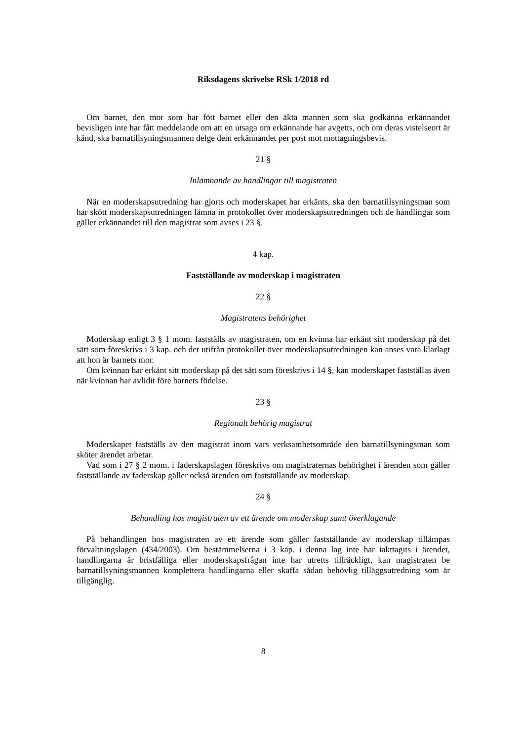Riksdagens skrivelse RSk 1/2018 rd
Om barnet, den mor som har fött barnet eller den äkta mannen som ska godkänna erkännandet bevisligen inte har fått meddelande om att en utsaga om erkännande har avgetts, och om deras vistelseort är känd, ska barnatillsyningsmannen delge dem erkännandet per post mot mottagningsbevis.
21 §
Inlämnande av handlingar till magistraten
När en moderskapsutredning har gjorts och moderskapet har erkänts, ska den barnatillsyningsman som har skött moderskapsutredningen lämna in protokollet över moderskapsutredningen och de handlingar som gäller erkännandet till den magistrat som avses i 23 §.
4 kap.
Fastställande av moderskap i magistraten
22 §
Magistratens behörighet
Moderskap enligt 3 § 1 mom. fastställs av magistraten, om en kvinna har erkänt sitt moderskap på det sätt som föreskrivs i 3 kap. och det utifrån protokollet över moderskapsutredningen kan anses vara klarlagt att hon är barnets mor.
Om kvinnan har erkänt sitt moderskap på det sätt som föreskrivs i 14 §, kan moderskapet fastställas även när kvinnan har avlidit före barnets födelse.
23 §
Regionalt behörig magistrat
Moderskapet fastställs av den magistrat inom vars verksamhetsområde den barnatillsyningsman som sköter ärendet arbetar.
Vad som i 27 § 2 mom. i faderskapslagen föreskrivs om magistraternas behörighet i ärenden som gäller fastställande av faderskap gäller också ärenden om fastställande av moderskap.
24 §
Behandling hos magistraten av ett ärende om moderskap samt överklagande
På behandlingen hos magistraten av ett ärende som gäller fastställande av moderskap tillämpas förvaltningslagen (434/2003). Om bestämmelserna i 3 kap. i denna lag inte har iakttagits i ärendet, handlingarna är bristfälliga eller moderskapsfrågan inte har utretts tillräckligt, kan magistraten be barnatillsyningsmannen komplettera handlingarna eller skaffa sådan behövlig tilläggsutredning som är tillgänglig.
8